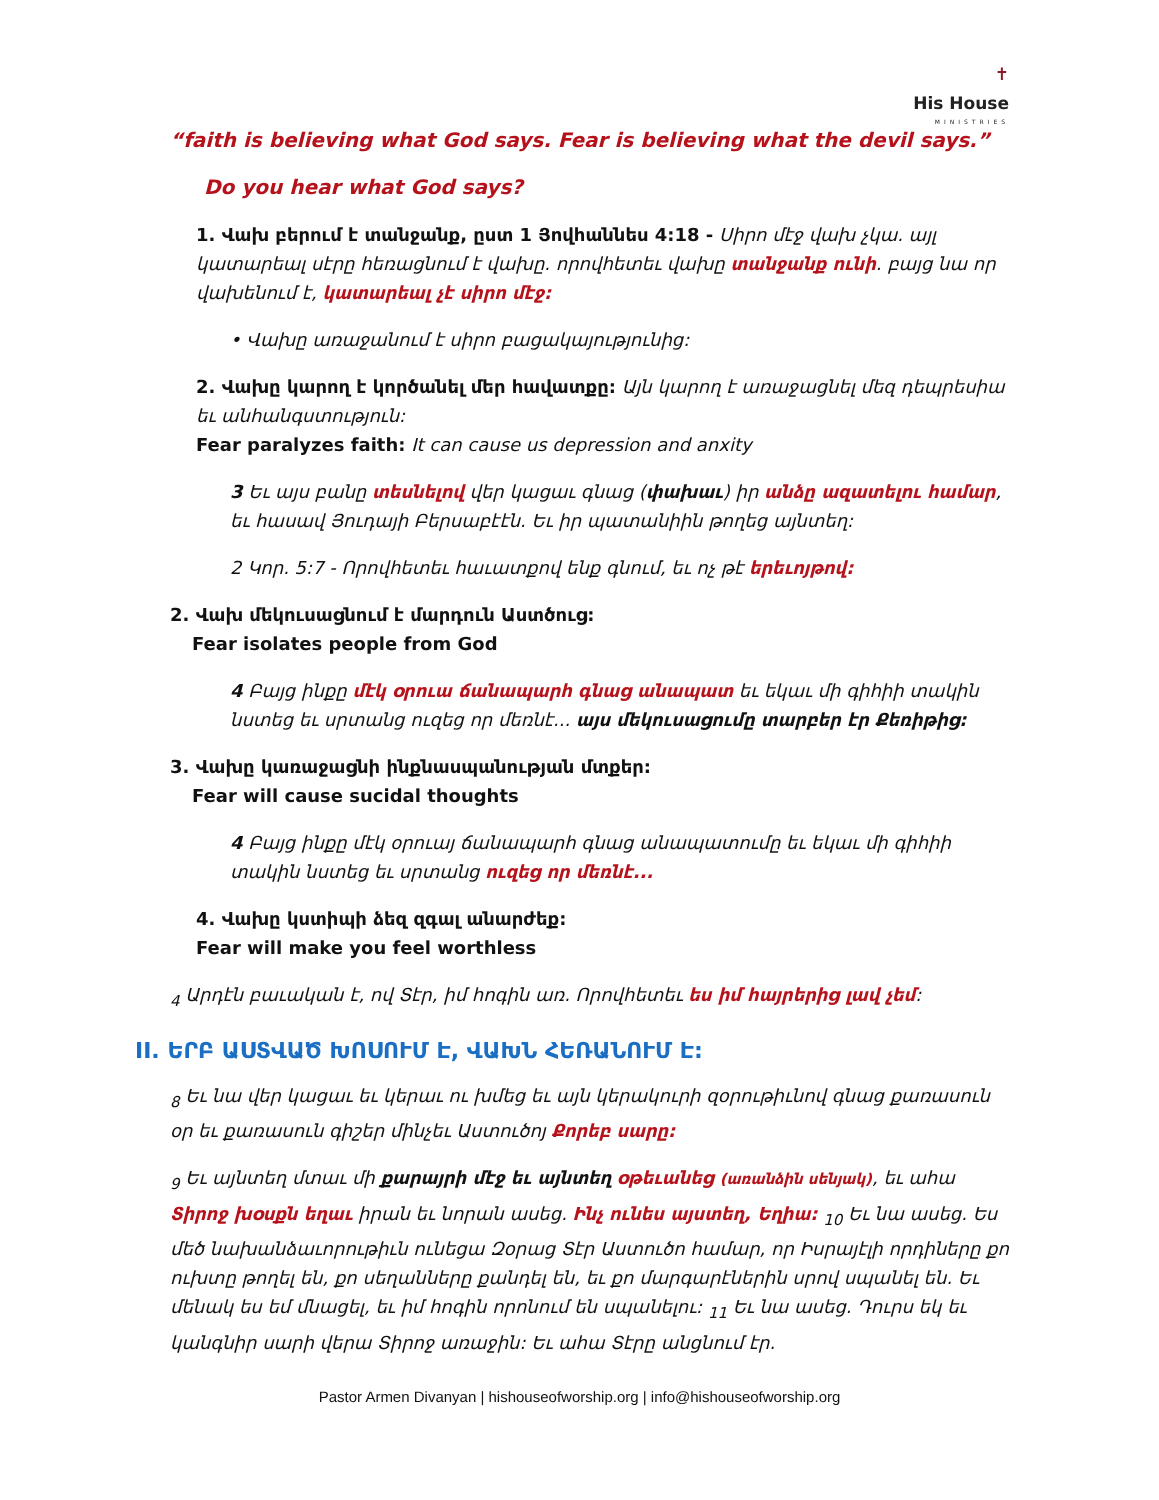✝
His House
MINISTRIES
“faith is believing what God says. Fear is believing what the devil says.”
Do you hear what God says?
1. Վախ բերում է տանջանք, ըստ 1 Յովհաննես 4:18 - Սիրո մէջ վախ չկա. այլ կատարեալ սէրը հեռացնում է վախը. որովհետեւ վախը տանջանք ունի. բայց նա որ վախենում է, կատարեալ չէ սիրո մէջ:
• Վախը առաջանում է սիրո բացակայությունից:
2. Վախը կարող է կործանել մեր հավատքը: Այն կարող է առաջացնել մեզ դեպրեսիա եւ անհանգստություն:
Fear paralyzes faith: It can cause us depression and anxity
3 Եւ այս բանը տեսնելով վեր կացաւ գնաց (փախաւ) իր անձը ազատելու համար, եւ հասավ Յուդայի Բերսաբէէն. Եւ իր պատանիին թողեց այնտեղ:
2 Կոր. 5:7 - Որովհետեւ հաւատքով ենք գնում, եւ ոչ թէ երեւոյթով:
2. Վախ մեկուսացնում է մարդուն Աստծուց:
Fear isolates people from God
4 Բայց ինքը մէկ օրուա ճանապարհ գնաց անապատ եւ եկաւ մի գիհիի տակին նստեց եւ սրտանց ուզեց որ մեռնէ... այս մեկուսացումը տարբեր էր Քեռիթից:
3. Վախը կառաջացնի ինքնասպանության մտքեր:
Fear will cause sucidal thoughts
4 Բայց ինքը մէկ օրուայ ճանապարհ գնաց անապատումը եւ եկաւ մի գիհիի տակին նստեց եւ սրտանց ուզեց որ մեռնէ...
4. Վախը կստիպի ձեզ զգալ անարժեք:
Fear will make you feel worthless
<sub>4</sub> Արդէն բաւական է, ով Տէր, իմ հոգին առ. Որովհետեւ ես իմ հայրերից լավ չեմ:
II. ԵՐԲ ԱՍՏՎԱԾ ԽՈՍՈՒՄ Է, ՎԱԽՆ ՀԵՌԱՆՈՒՄ Է:
<sub>8</sub> Եւ նա վեր կացաւ եւ կերաւ ու խմեց եւ այն կերակուրի զօրութիւնով գնաց քառասուն օր եւ քառասուն գիշեր մինչեւ Աստուծոյ Քորեբ սարը:
<sub>9</sub> Եւ այնտեղ մտաւ մի քարայրի մէջ եւ այնտեղ օթեւանեց (առանձին սենյակ), եւ ահա Տիրոջ խօսքն եղաւ իրան եւ նորան ասեց. Ինչ ունես այստեղ, Եղիա: <sub>10</sub> Եւ նա ասեց. Ես մեծ նախանձաւորութիւն ունեցա Զօրաց Տէր Աստուծո համար, որ Իսրայէլի որդիները քո ուխտը թողել են, քո սեղանները քանդել են, եւ քո մարգարէներին սրով սպանել են. Եւ մենակ ես եմ մնացել, եւ իմ հոգին որոնում են սպանելու: <sub>11</sub> Եւ նա ասեց. Դուրս եկ եւ կանգնիր սարի վերա Տիրոջ առաջին: Եւ ահա Տէրը անցնում էր.
Pastor Armen Divanyan | hishouseofworship.org | info@hishouseofworship.org